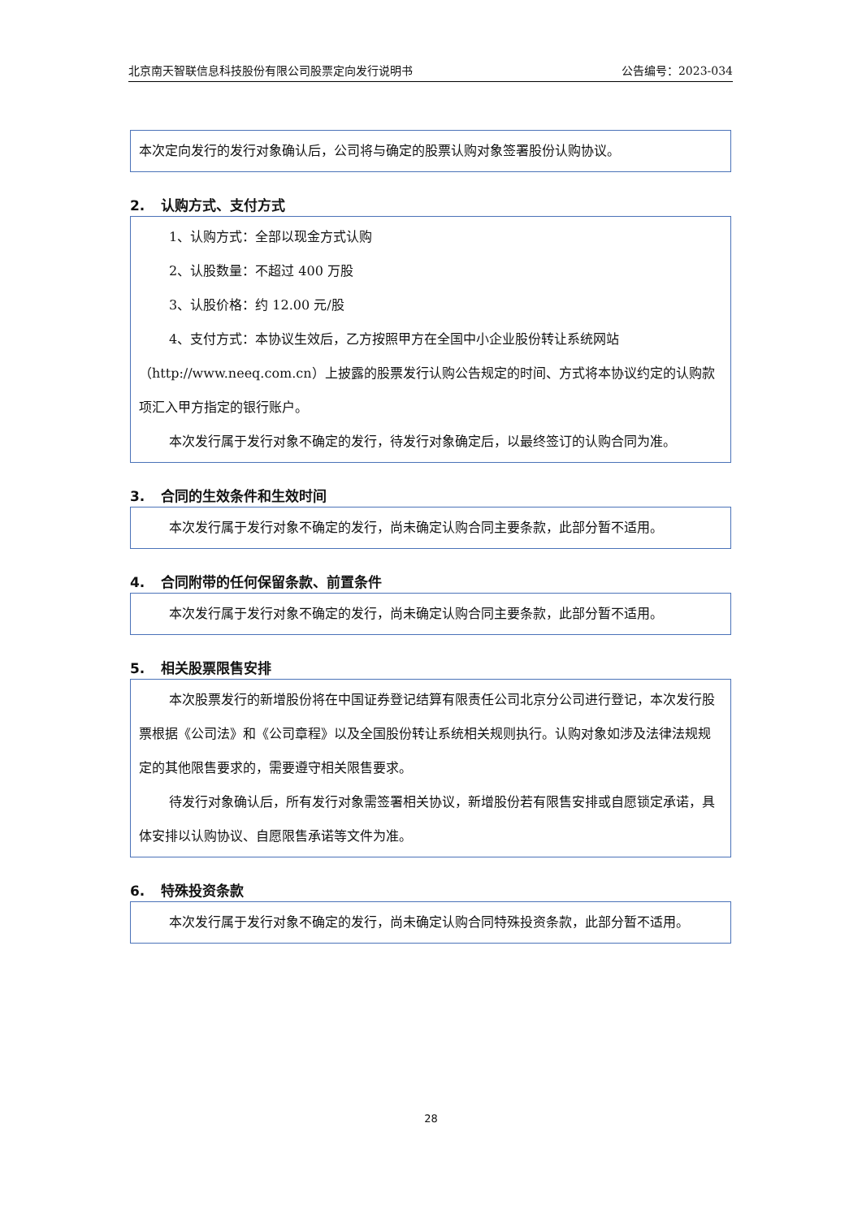北京南天智联信息科技股份有限公司股票定向发行说明书 公告编号：2023-034
本次定向发行的发行对象确认后，公司将与确定的股票认购对象签署股份认购协议。
2. 认购方式、支付方式
1、认购方式：全部以现金方式认购
2、认股数量：不超过 400 万股
3、认股价格：约 12.00 元/股
4、支付方式：本协议生效后，乙方按照甲方在全国中小企业股份转让系统网站（http://www.neeq.com.cn）上披露的股票发行认购公告规定的时间、方式将本协议约定的认购款项汇入甲方指定的银行账户。
本次发行属于发行对象不确定的发行，待发行对象确定后，以最终签订的认购合同为准。
3. 合同的生效条件和生效时间
本次发行属于发行对象不确定的发行，尚未确定认购合同主要条款，此部分暂不适用。
4. 合同附带的任何保留条款、前置条件
本次发行属于发行对象不确定的发行，尚未确定认购合同主要条款，此部分暂不适用。
5. 相关股票限售安排
本次股票发行的新增股份将在中国证券登记结算有限责任公司北京分公司进行登记，本次发行股票根据《公司法》和《公司章程》以及全国股份转让系统相关规则执行。认购对象如涉及法律法规规定的其他限售要求的，需要遵守相关限售要求。
待发行对象确认后，所有发行对象需签署相关协议，新增股份若有限售安排或自愿锁定承诺，具体安排以认购协议、自愿限售承诺等文件为准。
6. 特殊投资条款
本次发行属于发行对象不确定的发行，尚未确定认购合同特殊投资条款，此部分暂不适用。
28